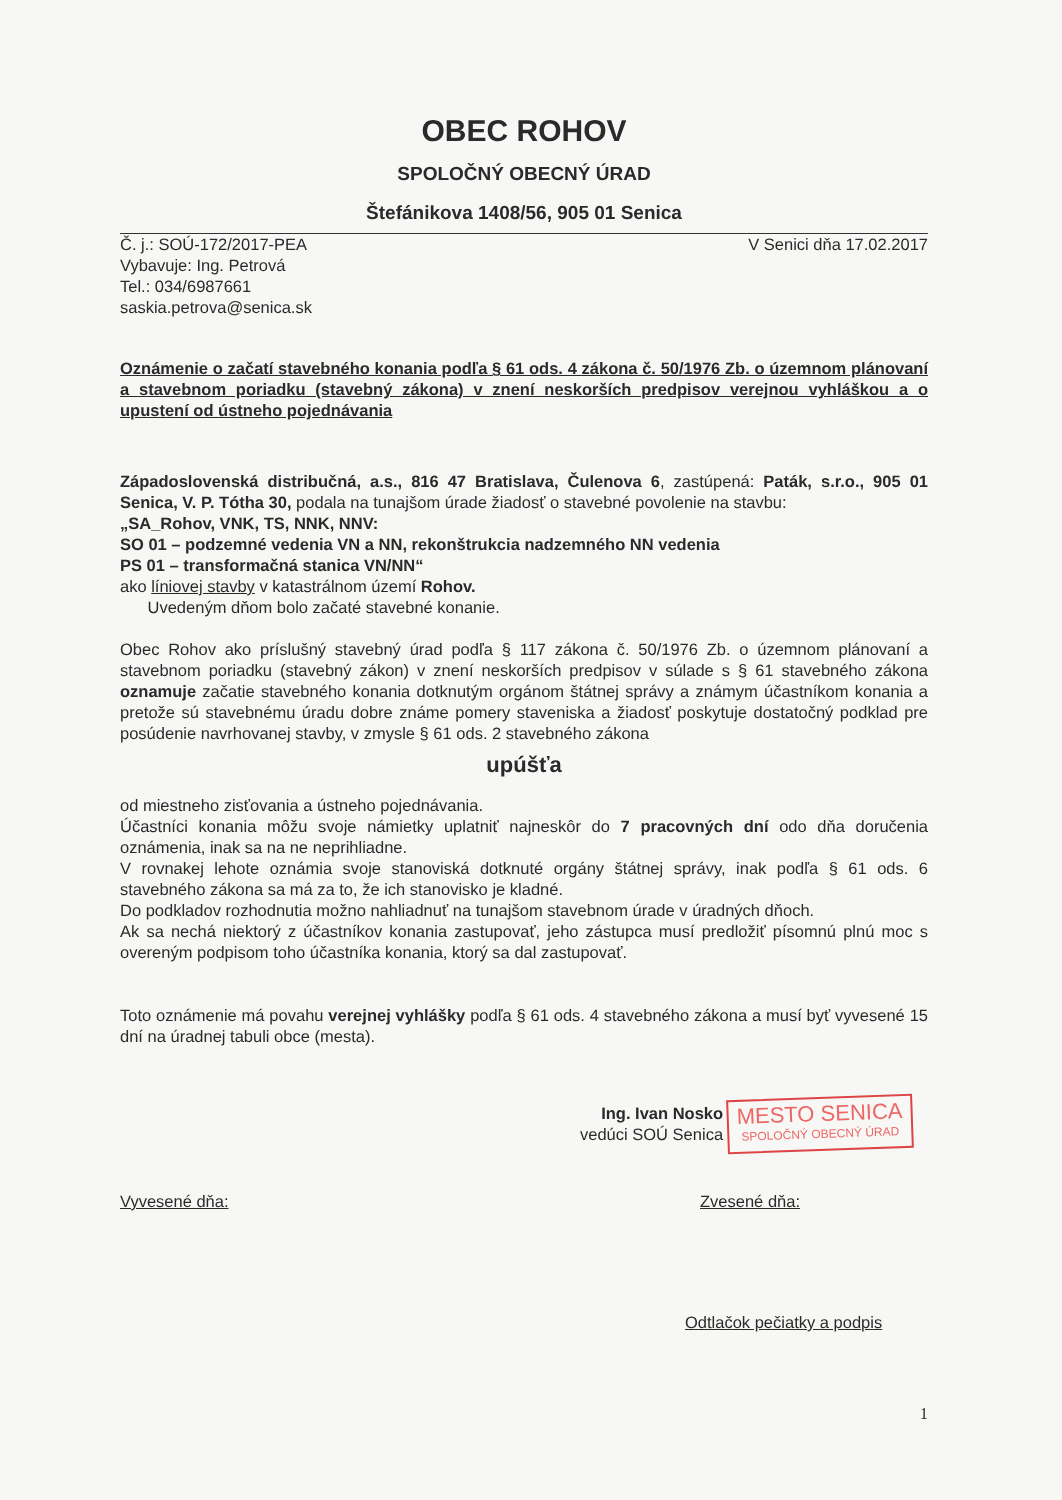OBEC ROHOV
SPOLOČNÝ OBECNÝ ÚRAD
Štefánikova 1408/56, 905 01 Senica
Č. j.: SOÚ-172/2017-PEA
Vybavuje: Ing. Petrová
Tel.: 034/6987661
saskia.petrova@senica.sk
V Senici dňa 17.02.2017
Oznámenie o začatí stavebného konania podľa § 61 ods. 4 zákona č. 50/1976 Zb. o územnom plánovaní a stavebnom poriadku (stavebný zákona) v znení neskorších predpisov verejnou vyhláškou a o upustení od ústneho pojednávania
Západoslovenská distribučná, a.s., 816 47 Bratislava, Čulenova 6, zastúpená: Paták, s.r.o., 905 01 Senica, V. P. Tótha 30, podala na tunajšom úrade žiadosť o stavebné povolenie na stavbu:
„SA_Rohov, VNK, TS, NNK, NNV:
SO 01 – podzemné vedenia VN a NN, rekonštrukcia nadzemného NN vedenia
PS 01 – transformačná stanica VN/NN“
ako líniovej stavby v katastrálnom území Rohov.
Uvedeným dňom bolo začaté stavebné konanie.
Obec Rohov ako príslušný stavebný úrad podľa § 117 zákona č. 50/1976 Zb. o územnom plánovaní a stavebnom poriadku (stavebný zákon) v znení neskorších predpisov v súlade s § 61 stavebného zákona oznamuje začatie stavebného konania dotknutým orgánom štátnej správy a známym účastníkom konania a pretože sú stavebnému úradu dobre známe pomery staveniska a žiadosť poskytuje dostatočný podklad pre posúdenie navrhovanej stavby, v zmysle § 61 ods. 2 stavebného zákona
upúšťa
od miestneho zisťovania a ústneho pojednávania.
Účastníci konania môžu svoje námietky uplatniť najneskôr do 7 pracovných dní odo dňa doručenia oznámenia, inak sa na ne neprihliadne.
V rovnakej lehote oznámia svoje stanoviská dotknuté orgány štátnej správy, inak podľa § 61 ods. 6 stavebného zákona sa má za to, že ich stanovisko je kladné.
Do podkladov rozhodnutia možno nahliadnuť na tunajšom stavebnom úrade v úradných dňoch.
Ak sa nechá niektorý z účastníkov konania zastupovať, jeho zástupca musí predložiť písomnú plnú moc s overeným podpisom toho účastníka konania, ktorý sa dal zastupovať.
Toto oznámenie má povahu verejnej vyhlášky podľa § 61 ods. 4 stavebného zákona a musí byť vyvesené 15 dní na úradnej tabuli obce (mesta).
Ing. Ivan Nosko
vedúci SOÚ Senica
MESTO SENICA
SPOLOČNÝ OBECNÝ ÚRAD
Vyvesené dňa: Zvesené dňa:
Odtlačok pečiatky a podpis
1